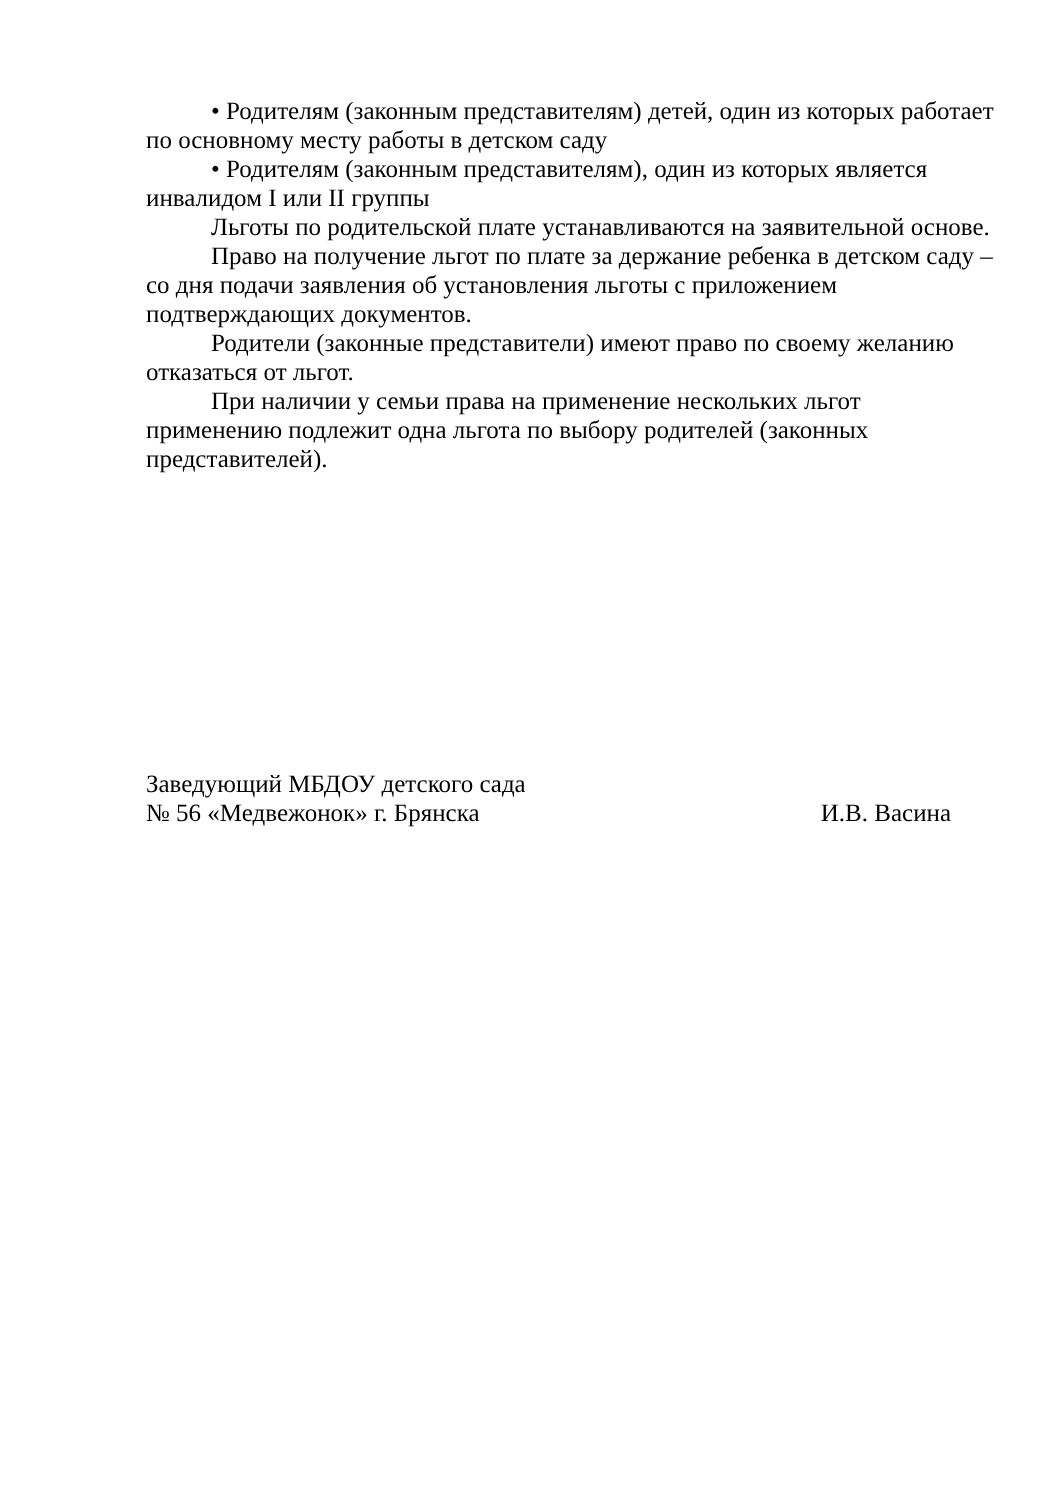• Родителям (законным представителям) детей, один из которых работает по основному месту работы в детском саду
• Родителям (законным представителям), один из которых является инвалидом I или II группы
Льготы по родительской плате устанавливаются на заявительной основе.
Право на получение льгот по плате за держание ребенка в детском саду – со дня подачи заявления об установления льготы с приложением подтверждающих документов.
Родители (законные представители) имеют право по своему желанию отказаться от льгот.
При наличии у семьи права на применение нескольких льгот применению подлежит одна льгота по выбору родителей (законных представителей).
Заведующий МБДОУ детского сада
№ 56 «Медвежонок» г. Брянска И.В. Васина